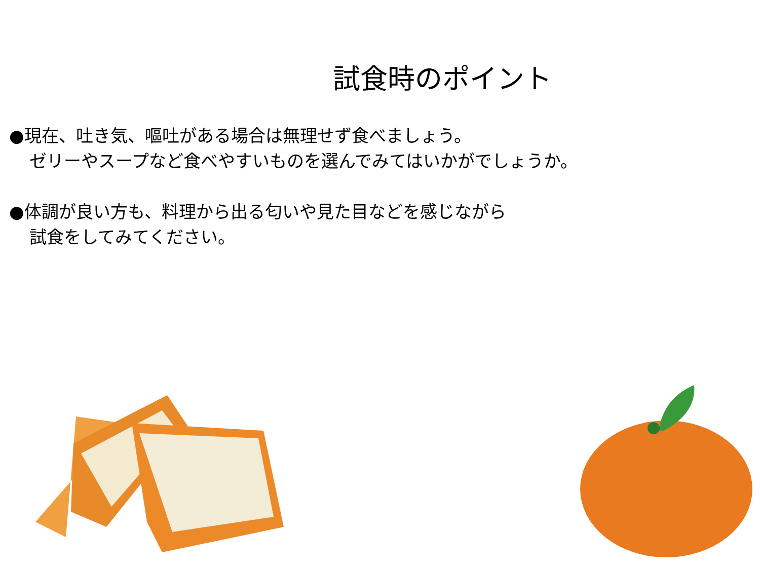試食時のポイント
●現在、吐き気、嘔吐がある場合は無理せず食べましょう。
ゼリーやスープなど食べやすいものを選んでみてはいかがでしょうか。
●体調が良い方も、料理から出る匂いや見た目などを感じながら
試食をしてみてください。